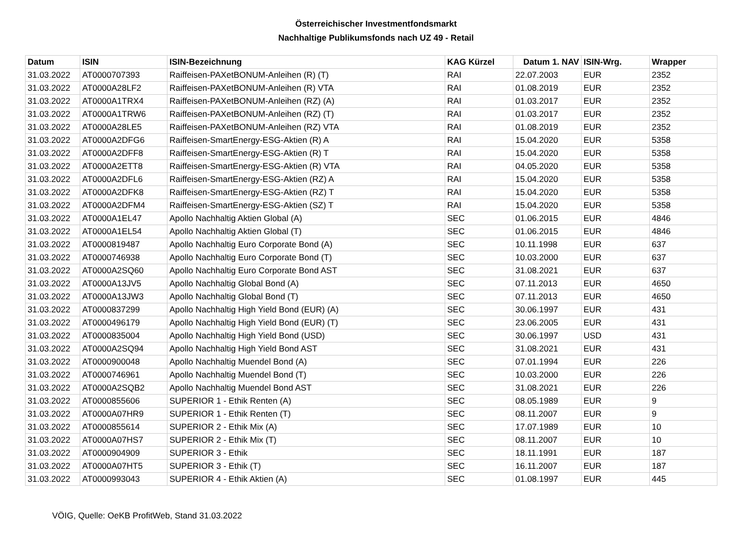Österreichischer Investmentfondsmarkt
Nachhaltige Publikumsfonds nach UZ 49 - Retail
| Datum | ISIN | ISIN-Bezeichnung | KAG Kürzel | Datum 1. NAV | ISIN-Wrg. | Wrapper |
| --- | --- | --- | --- | --- | --- | --- |
| 31.03.2022 | AT0000707393 | Raiffeisen-PAXetBONUM-Anleihen (R) (T) | RAI | 22.07.2003 | EUR | 2352 |
| 31.03.2022 | AT0000A28LF2 | Raiffeisen-PAXetBONUM-Anleihen (R) VTA | RAI | 01.08.2019 | EUR | 2352 |
| 31.03.2022 | AT0000A1TRX4 | Raiffeisen-PAXetBONUM-Anleihen (RZ) (A) | RAI | 01.03.2017 | EUR | 2352 |
| 31.03.2022 | AT0000A1TRW6 | Raiffeisen-PAXetBONUM-Anleihen (RZ) (T) | RAI | 01.03.2017 | EUR | 2352 |
| 31.03.2022 | AT0000A28LE5 | Raiffeisen-PAXetBONUM-Anleihen (RZ) VTA | RAI | 01.08.2019 | EUR | 2352 |
| 31.03.2022 | AT0000A2DFG6 | Raiffeisen-SmartEnergy-ESG-Aktien (R) A | RAI | 15.04.2020 | EUR | 5358 |
| 31.03.2022 | AT0000A2DFF8 | Raiffeisen-SmartEnergy-ESG-Aktien (R) T | RAI | 15.04.2020 | EUR | 5358 |
| 31.03.2022 | AT0000A2ETT8 | Raiffeisen-SmartEnergy-ESG-Aktien (R) VTA | RAI | 04.05.2020 | EUR | 5358 |
| 31.03.2022 | AT0000A2DFL6 | Raiffeisen-SmartEnergy-ESG-Aktien (RZ) A | RAI | 15.04.2020 | EUR | 5358 |
| 31.03.2022 | AT0000A2DFK8 | Raiffeisen-SmartEnergy-ESG-Aktien (RZ) T | RAI | 15.04.2020 | EUR | 5358 |
| 31.03.2022 | AT0000A2DFM4 | Raiffeisen-SmartEnergy-ESG-Aktien (SZ) T | RAI | 15.04.2020 | EUR | 5358 |
| 31.03.2022 | AT0000A1EL47 | Apollo Nachhaltig Aktien Global (A) | SEC | 01.06.2015 | EUR | 4846 |
| 31.03.2022 | AT0000A1EL54 | Apollo Nachhaltig Aktien Global (T) | SEC | 01.06.2015 | EUR | 4846 |
| 31.03.2022 | AT0000819487 | Apollo Nachhaltig Euro Corporate Bond (A) | SEC | 10.11.1998 | EUR | 637 |
| 31.03.2022 | AT0000746938 | Apollo Nachhaltig Euro Corporate Bond (T) | SEC | 10.03.2000 | EUR | 637 |
| 31.03.2022 | AT0000A2SQ60 | Apollo Nachhaltig Euro Corporate Bond AST | SEC | 31.08.2021 | EUR | 637 |
| 31.03.2022 | AT0000A13JV5 | Apollo Nachhaltig Global Bond (A) | SEC | 07.11.2013 | EUR | 4650 |
| 31.03.2022 | AT0000A13JW3 | Apollo Nachhaltig Global Bond (T) | SEC | 07.11.2013 | EUR | 4650 |
| 31.03.2022 | AT0000837299 | Apollo Nachhaltig High Yield Bond (EUR) (A) | SEC | 30.06.1997 | EUR | 431 |
| 31.03.2022 | AT0000496179 | Apollo Nachhaltig High Yield Bond (EUR) (T) | SEC | 23.06.2005 | EUR | 431 |
| 31.03.2022 | AT0000835004 | Apollo Nachhaltig High Yield Bond (USD) | SEC | 30.06.1997 | USD | 431 |
| 31.03.2022 | AT0000A2SQ94 | Apollo Nachhaltig High Yield Bond AST | SEC | 31.08.2021 | EUR | 431 |
| 31.03.2022 | AT0000900048 | Apollo Nachhaltig Muendel Bond (A) | SEC | 07.01.1994 | EUR | 226 |
| 31.03.2022 | AT0000746961 | Apollo Nachhaltig Muendel Bond (T) | SEC | 10.03.2000 | EUR | 226 |
| 31.03.2022 | AT0000A2SQB2 | Apollo Nachhaltig Muendel Bond AST | SEC | 31.08.2021 | EUR | 226 |
| 31.03.2022 | AT0000855606 | SUPERIOR 1 - Ethik Renten (A) | SEC | 08.05.1989 | EUR | 9 |
| 31.03.2022 | AT0000A07HR9 | SUPERIOR 1 - Ethik Renten (T) | SEC | 08.11.2007 | EUR | 9 |
| 31.03.2022 | AT0000855614 | SUPERIOR 2 - Ethik Mix (A) | SEC | 17.07.1989 | EUR | 10 |
| 31.03.2022 | AT0000A07HS7 | SUPERIOR 2 - Ethik Mix (T) | SEC | 08.11.2007 | EUR | 10 |
| 31.03.2022 | AT0000904909 | SUPERIOR 3 - Ethik | SEC | 18.11.1991 | EUR | 187 |
| 31.03.2022 | AT0000A07HT5 | SUPERIOR 3 - Ethik (T) | SEC | 16.11.2007 | EUR | 187 |
| 31.03.2022 | AT0000993043 | SUPERIOR 4 - Ethik Aktien (A) | SEC | 01.08.1997 | EUR | 445 |
VÖIG, Quelle: OeKB ProfitWeb, Stand 31.03.2022